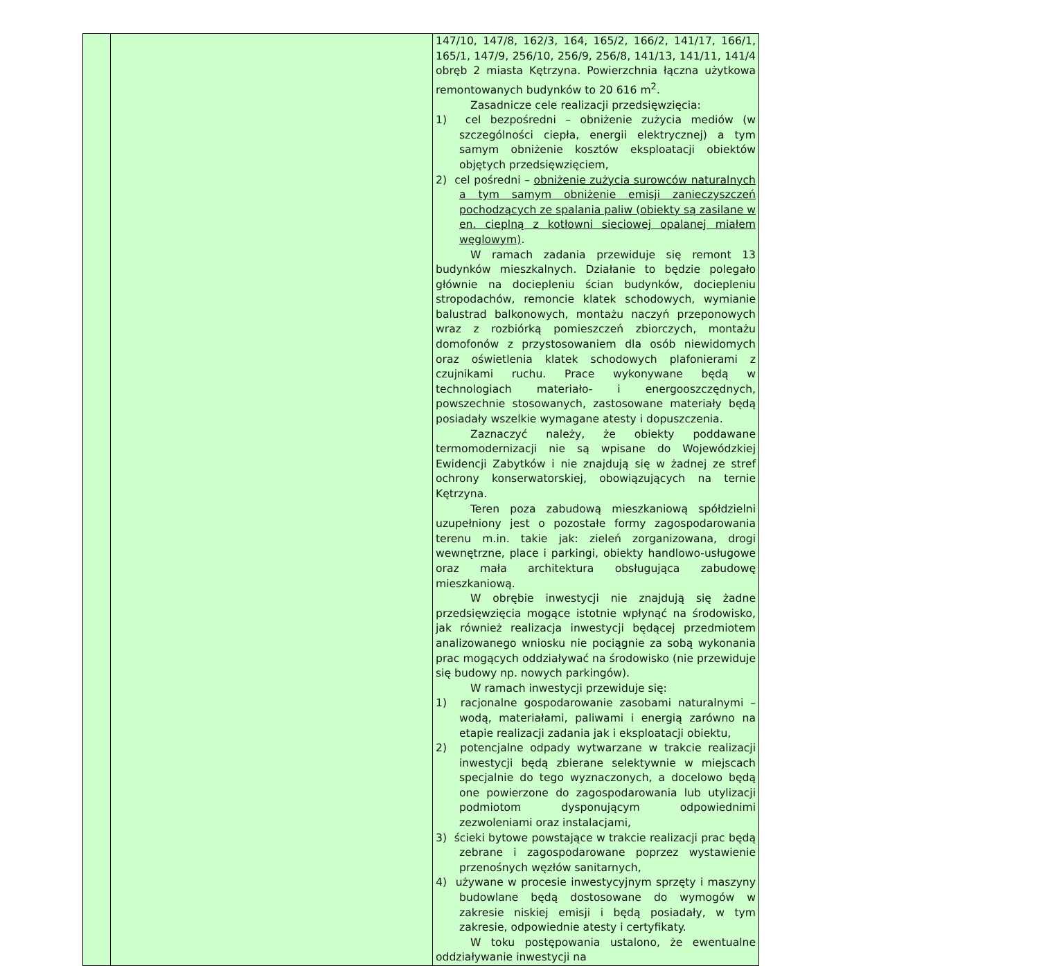| | | 147/10, 147/8, 162/3, 164, 165/2, 166/2, 141/17, 166/1, 165/1, 147/9, 256/10, 256/9, 256/8, 141/13, 141/11, 141/4 obręb 2 miasta Kętrzyna. Powierzchnia łączna użytkowa remontowanych budynków to 20 616 m<sup>2</sup>. Zasadnicze cele realizacji przedsięwzięcia: 1) cel bezpośredni – obniżenie zużycia mediów (w szczególności ciepła, energii elektrycznej) a tym samym obniżenie kosztów eksploatacji obiektów objętych przedsięwzięciem, 2) cel pośredni – obniżenie zużycia surowców naturalnych a tym samym obniżenie emisji zanieczyszczeń pochodzących ze spalania paliw (obiekty są zasilane w en. cieplną z kotłowni sieciowej opalanej miałem węglowym) . W ramach zadania przewiduje się remont 13 budynków mieszkalnych. Działanie to będzie polegało głównie na dociepleniu ścian budynków, dociepleniu stropodachów, remoncie klatek schodowych, wymianie balustrad balkonowych, montażu naczyń przeponowych wraz z rozbiórką pomieszczeń zbiorczych, montażu domofonów z przystosowaniem dla osób niewidomych oraz oświetlenia klatek schodowych plafonierami z czujnikami ruchu. Prace wykonywane będą w technologiach materiało- i energooszczędnych, powszechnie stosowanych, zastosowane materiały będą posiadały wszelkie wymagane atesty i dopuszczenia. Zaznaczyć należy, że obiekty poddawane termomodernizacji nie są wpisane do Wojewódzkiej Ewidencji Zabytków i nie znajdują się w żadnej ze stref ochrony konserwatorskiej, obowiązujących na ternie Kętrzyna. Teren poza zabudową mieszkaniową spółdzielni uzupełniony jest o pozostałe formy zagospodarowania terenu m.in. takie jak: zieleń zorganizowana, drogi wewnętrzne, place i parkingi, obiekty handlowo-usługowe oraz mała architektura obsługująca zabudowę mieszkaniową. W obrębie inwestycji nie znajdują się żadne przedsięwzięcia mogące istotnie wpłynąć na środowisko, jak również realizacja inwestycji będącej przedmiotem analizowanego wniosku nie pociągnie za sobą wykonania prac mogących oddziaływać na środowisko (nie przewiduje się budowy np. nowych parkingów). W ramach inwestycji przewiduje się: 1) racjonalne gospodarowanie zasobami naturalnymi – wodą, materiałami, paliwami i energią zarówno na etapie realizacji zadania jak i eksploatacji obiektu, 2) potencjalne odpady wytwarzane w trakcie realizacji inwestycji będą zbierane selektywnie w miejscach specjalnie do tego wyznaczonych, a docelowo będą one powierzone do zagospodarowania lub utylizacji podmiotom dysponującym odpowiednimi zezwoleniami oraz instalacjami, 3) ścieki bytowe powstające w trakcie realizacji prac będą zebrane i zagospodarowane poprzez wystawienie przenośnych węzłów sanitarnych, 4) używane w procesie inwestycyjnym sprzęty i maszyny budowlane będą dostosowane do wymogów w zakresie niskiej emisji i będą posiadały, w tym zakresie, odpowiednie atesty i certyfikaty. W toku postępowania ustalono, że ewentualne oddziaływanie inwestycji na |